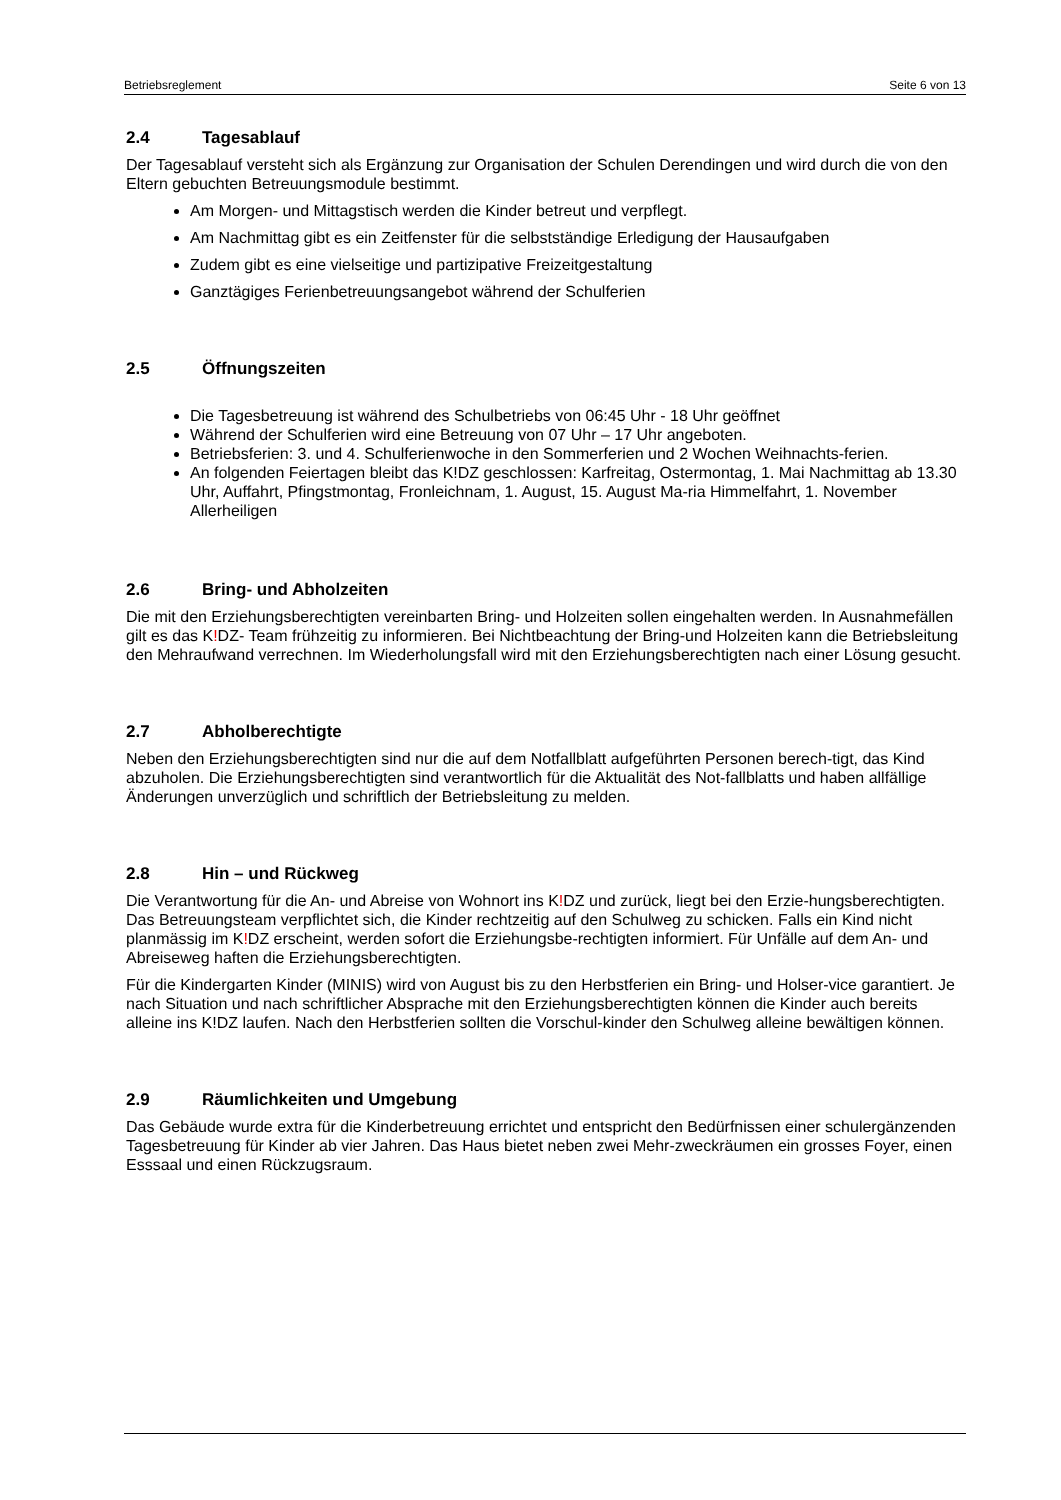Betriebsreglement Seite 6 von 13
2.4 Tagesablauf
Der Tagesablauf versteht sich als Ergänzung zur Organisation der Schulen Derendingen und wird durch die von den Eltern gebuchten Betreuungsmodule bestimmt.
Am Morgen- und Mittagstisch werden die Kinder betreut und verpflegt.
Am Nachmittag gibt es ein Zeitfenster für die selbstständige Erledigung der Hausaufgaben
Zudem gibt es eine vielseitige und partizipative Freizeitgestaltung
Ganztägiges Ferienbetreuungsangebot während der Schulferien
2.5 Öffnungszeiten
Die Tagesbetreuung ist während des Schulbetriebs von 06:45 Uhr - 18 Uhr geöffnet
Während der Schulferien wird eine Betreuung von 07 Uhr – 17 Uhr angeboten.
Betriebsferien: 3. und 4. Schulferienwoche in den Sommerferien und 2 Wochen Weihnachts-ferien.
An folgenden Feiertagen bleibt das K!DZ geschlossen: Karfreitag, Ostermontag, 1. Mai Nachmittag ab 13.30 Uhr, Auffahrt, Pfingstmontag, Fronleichnam, 1. August, 15. August Ma-ria Himmelfahrt, 1. November Allerheiligen
2.6 Bring- und Abholzeiten
Die mit den Erziehungsberechtigten vereinbarten Bring- und Holzeiten sollen eingehalten werden. In Ausnahmefällen gilt es das K!DZ- Team frühzeitig zu informieren. Bei Nichtbeachtung der Bring-und Holzeiten kann die Betriebsleitung den Mehraufwand verrechnen. Im Wiederholungsfall wird mit den Erziehungsberechtigten nach einer Lösung gesucht.
2.7 Abholberechtigte
Neben den Erziehungsberechtigten sind nur die auf dem Notfallblatt aufgeführten Personen berech-tigt, das Kind abzuholen. Die Erziehungsberechtigten sind verantwortlich für die Aktualität des Not-fallblatts und haben allfällige Änderungen unverzüglich und schriftlich der Betriebsleitung zu melden.
2.8 Hin – und Rückweg
Die Verantwortung für die An- und Abreise von Wohnort ins K!DZ und zurück, liegt bei den Erzie-hungsberechtigten. Das Betreuungsteam verpflichtet sich, die Kinder rechtzeitig auf den Schulweg zu schicken. Falls ein Kind nicht planmässig im K!DZ erscheint, werden sofort die Erziehungsbe-rechtigten informiert. Für Unfälle auf dem An- und Abreiseweg haften die Erziehungsberechtigten.
Für die Kindergarten Kinder (MINIS) wird von August bis zu den Herbstferien ein Bring- und Holser-vice garantiert. Je nach Situation und nach schriftlicher Absprache mit den Erziehungsberechtigten können die Kinder auch bereits alleine ins K!DZ laufen. Nach den Herbstferien sollten die Vorschul-kinder den Schulweg alleine bewältigen können.
2.9 Räumlichkeiten und Umgebung
Das Gebäude wurde extra für die Kinderbetreuung errichtet und entspricht den Bedürfnissen einer schulergänzenden Tagesbetreuung für Kinder ab vier Jahren. Das Haus bietet neben zwei Mehr-zweckräumen ein grosses Foyer, einen Esssaal und einen Rückzugsraum.